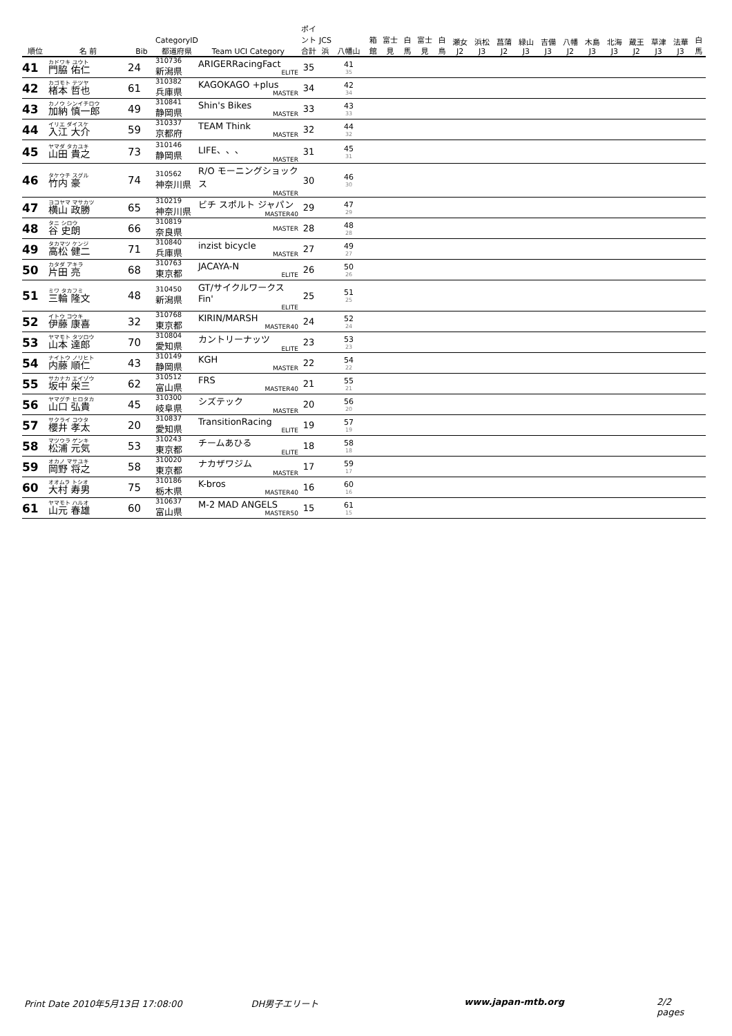| 順位 | 名 前 | Bib | CategoryID 都道府県 | Team UCI Category | ポイント合計 | JCS浜 | 八幡山 | 箱館 | 富士見 | 白馬 | 富士見 | 白鳥 | 瀬女 J2 | 浜松 J3 | 菖蒲 J2 | 緑山 J3 | 吉備 J3 | 八幡 J2 | 木島 J3 | 北海 J3 | 蔵王 J2 | 草津 J3 | 法華 J3 | 白馬 |
| --- | --- | --- | --- | --- | --- | --- | --- | --- | --- | --- | --- | --- | --- | --- | --- | --- | --- | --- | --- | --- | --- | --- | --- | --- |
| 41 | カドワキ ユウト 門脇 佑仁 | 24 | 310736 新潟県 | ARIGERRacingFact ELITE | 35 | | 41 35 | | | | | | | | | | | | | | | | | |
| 42 | カゴモト テツヤ 楮本 哲也 | 61 | 310382 兵庫県 | KAGOKAGO +plus MASTER | 34 | | 42 34 | | | | | | | | | | | | | | | | | |
| 43 | カノウ シンイチロウ 加納 慎一郎 | 49 | 310841 静岡県 | Shin's Bikes MASTER | 33 | | 43 33 | | | | | | | | | | | | | | | | | |
| 44 | イリエ ダイスケ 入江 大介 | 59 | 310337 京都府 | TEAM Think MASTER | 32 | | 44 32 | | | | | | | | | | | | | | | | | |
| 45 | ヤマダ タカユキ 山田 貴之 | 73 | 310146 静岡県 | LIFE、、、 MASTER | 31 | | 45 31 | | | | | | | | | | | | | | | | | |
| 46 | タケウチ スグル 竹内 豪 | 74 | 310562 神奈川県 | R/O モーニングショックス MASTER | 30 | | 46 30 | | | | | | | | | | | | | | | | | |
| 47 | ヨコヤマ マサカツ 横山 政勝 | 65 | 310219 神奈川県 | ビチ スポルト ジャパン MASTER40 | 29 | | 47 29 | | | | | | | | | | | | | | | | | |
| 48 | タニ シロウ 谷 史朗 | 66 | 310819 奈良県 | MASTER | 28 | | 48 28 | | | | | | | | | | | | | | | | | |
| 49 | タカマツ ケンジ 高松 健二 | 71 | 310840 兵庫県 | inzist bicycle MASTER | 27 | | 49 27 | | | | | | | | | | | | | | | | | |
| 50 | カタダ アキラ 片田 亮 | 68 | 310763 東京都 | JACAYA-N ELITE | 26 | | 50 26 | | | | | | | | | | | | | | | | | |
| 51 | ミワ タカフミ 三輪 隆文 | 48 | 310450 新潟県 | GT/サイクルワークスFin' ELITE | 25 | | 51 25 | | | | | | | | | | | | | | | | | |
| 52 | イトウ コウキ 伊藤 康喜 | 32 | 310768 東京都 | KIRIN/MARSH MASTER40 | 24 | | 52 24 | | | | | | | | | | | | | | | | | |
| 53 | ヤマモト タツロウ 山本 達郎 | 70 | 310804 愛知県 | カントリーナッツ ELITE | 23 | | 53 23 | | | | | | | | | | | | | | | | | |
| 54 | ナイトウ ノリヒト 内藤 順仁 | 43 | 310149 静岡県 | KGH MASTER | 22 | | 54 22 | | | | | | | | | | | | | | | | | |
| 55 | サカナカ エイゾウ 坂中 栄三 | 62 | 310512 富山県 | FRS MASTER40 | 21 | | 55 21 | | | | | | | | | | | | | | | | | |
| 56 | ヤマグチ ヒロタカ 山口 弘貴 | 45 | 310300 岐阜県 | シズテック MASTER | 20 | | 56 20 | | | | | | | | | | | | | | | | | |
| 57 | サクライ コウタ 櫻井 孝太 | 20 | 310837 愛知県 | TransitionRacing ELITE | 19 | | 57 19 | | | | | | | | | | | | | | | | | |
| 58 | マツウラ ゲンキ 松浦 元気 | 53 | 310243 東京都 | チームあひる ELITE | 18 | | 58 18 | | | | | | | | | | | | | | | | | |
| 59 | オカノ マサユキ 岡野 将之 | 58 | 310020 東京都 | ナカザワジム MASTER | 17 | | 59 17 | | | | | | | | | | | | | | | | | |
| 60 | オオムラ トシオ 大村 寿男 | 75 | 310186 栃木県 | K-bros MASTER40 | 16 | | 60 16 | | | | | | | | | | | | | | | | | |
| 61 | ヤマモト ハルオ 山元 春雄 | 60 | 310637 富山県 | M-2 MAD ANGELS MASTER50 | 15 | | 61 15 | | | | | | | | | | | | | | | | | |
Print Date 2010年5月13日 17:08:00 DH男子エリート www.japan-mtb.org 2/2 pages